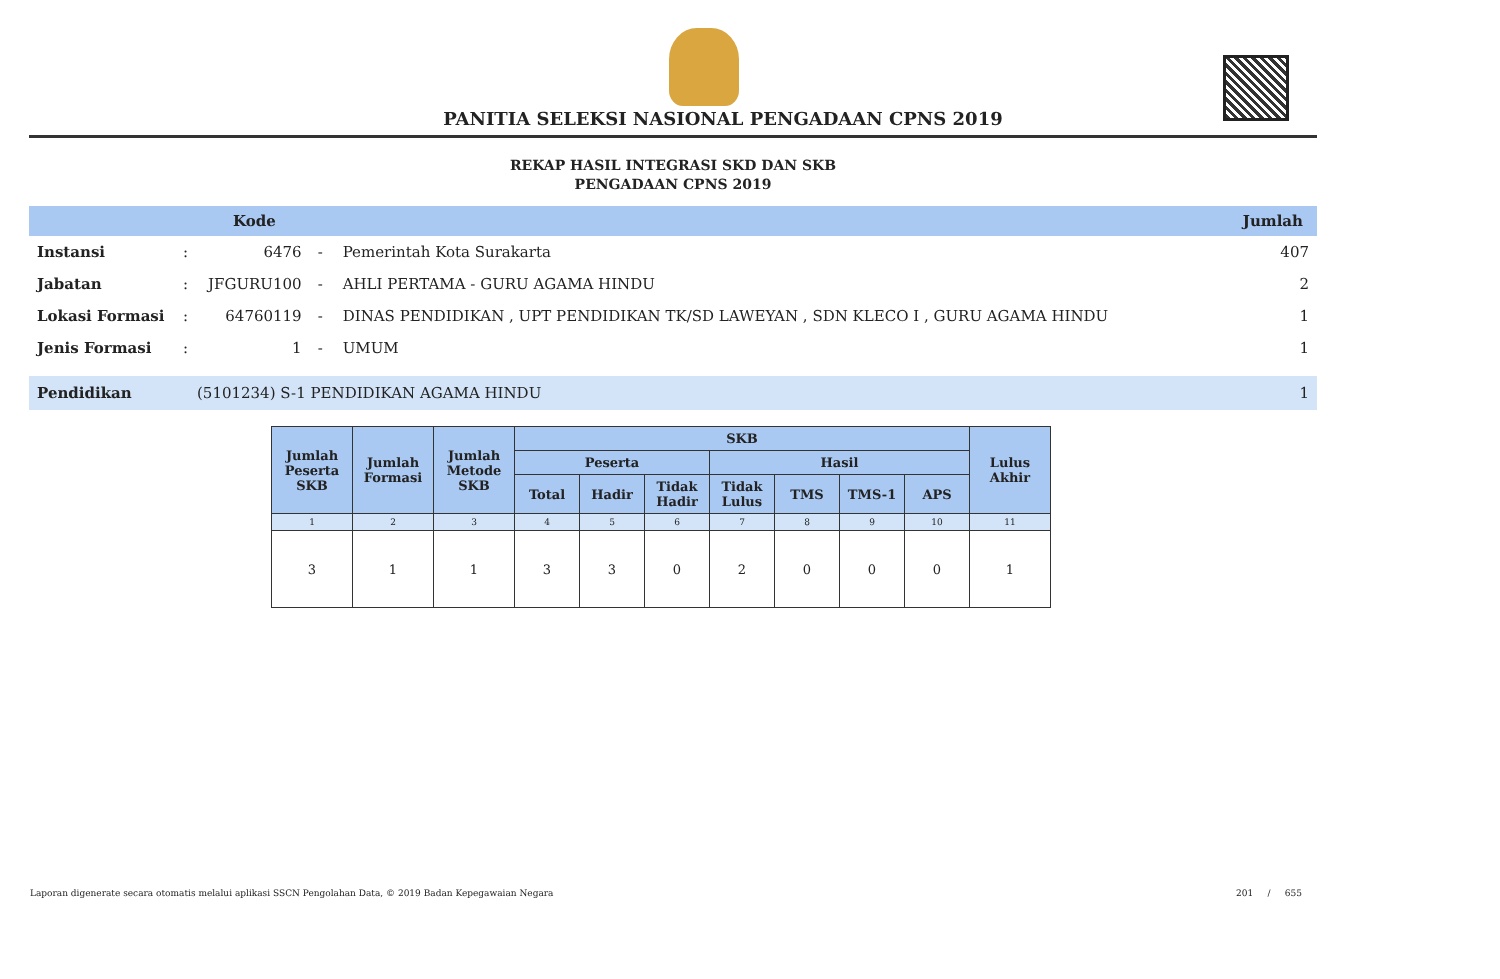PANITIA SELEKSI NASIONAL PENGADAAN CPNS 2019
REKAP HASIL INTEGRASI SKD DAN SKB
PENGADAAN CPNS 2019
Kode Jumlah
| Instansi | : | 6476 | - | Pemerintah Kota Surakarta | 407 |
| Jabatan | : | JFGURU100 | - | AHLI PERTAMA - GURU AGAMA HINDU | 2 |
| Lokasi Formasi | : | 64760119 | - | DINAS PENDIDIKAN , UPT PENDIDIKAN TK/SD LAWEYAN , SDN KLECO I , GURU AGAMA HINDU | 1 |
| Jenis Formasi | : | 1 | - | UMUM | 1 |
Pendidikan (5101234) S-1 PENDIDIKAN AGAMA HINDU 1
| Jumlah Peserta SKB | Jumlah Formasi | Jumlah Metode SKB | SKB | | | | | | | Lulus Akhir |
| --- | --- | --- | --- | --- | --- | --- | --- | --- | --- | --- |
| | | | Peserta | | | Hasil | | | | |
| | | | Total | Hadir | Tidak Hadir | Tidak Lulus | TMS | TMS-1 | APS | |
| 1 | 2 | 3 | 4 | 5 | 6 | 7 | 8 | 9 | 10 | 11 |
| 3 | 1 | 1 | 3 | 3 | 0 | 2 | 0 | 0 | 0 | 1 |
Laporan digenerate secara otomatis melalui aplikasi SSCN Pengolahan Data, © 2019 Badan Kepegawaian Negara 201 / 655